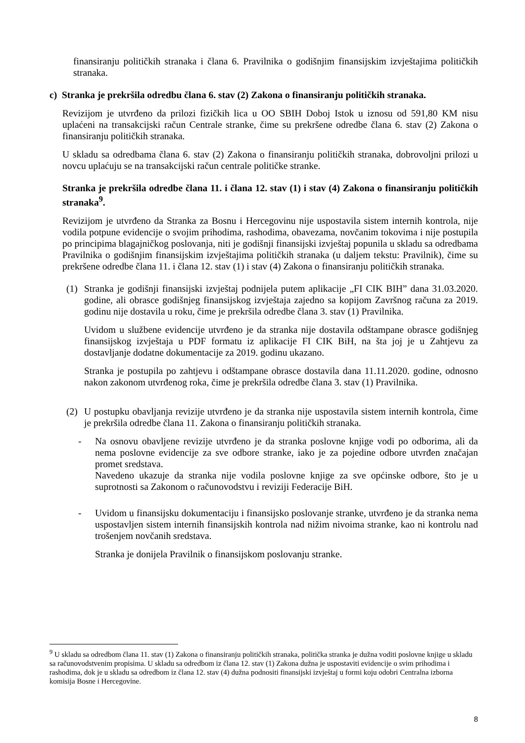finansiranju političkih stranaka i člana 6. Pravilnika o godišnjim finansijskim izvještajima političkih stranaka.
c) Stranka je prekršila odredbu člana 6. stav (2) Zakona o finansiranju političkih stranaka.
Revizijom je utvrđeno da prilozi fizičkih lica u OO SBIH Doboj Istok u iznosu od 591,80 KM nisu uplaćeni na transakcijski račun Centrale stranke, čime su prekršene odredbe člana 6. stav (2) Zakona o finansiranju političkih stranaka.
U skladu sa odredbama člana 6. stav (2) Zakona o finansiranju političkih stranaka, dobrovoljni prilozi u novcu uplaćuju se na transakcijski račun centrale političke stranke.
Stranka je prekršila odredbe člana 11. i člana 12. stav (1) i stav (4) Zakona o finansiranju političkih stranaka<sup>9</sup>.
Revizijom je utvrđeno da Stranka za Bosnu i Hercegovinu nije uspostavila sistem internih kontrola, nije vodila potpune evidencije o svojim prihodima, rashodima, obavezama, novčanim tokovima i nije postupila po principima blagajničkog poslovanja, niti je godišnji finansijski izvještaj popunila u skladu sa odredbama Pravilnika o godišnjim finansijskim izvještajima političkih stranaka (u daljem tekstu: Pravilnik), čime su prekršene odredbe člana 11. i člana 12. stav (1) i stav (4) Zakona o finansiranju političkih stranaka.
(1) Stranka je godišnji finansijski izvještaj podnijela putem aplikacije „FI CIK BIH” dana 31.03.2020. godine, ali obrasce godišnjeg finansijskog izvještaja zajedno sa kopijom Završnog računa za 2019. godinu nije dostavila u roku, čime je prekršila odredbe člana 3. stav (1) Pravilnika.
Uvidom u službene evidencije utvrđeno je da stranka nije dostavila odštampane obrasce godišnjeg finansijskog izvještaja u PDF formatu iz aplikacije FI CIK BiH, na šta joj je u Zahtjevu za dostavljanje dodatne dokumentacije za 2019. godinu ukazano.
Stranka je postupila po zahtjevu i odštampane obrasce dostavila dana 11.11.2020. godine, odnosno nakon zakonom utvrđenog roka, čime je prekršila odredbe člana 3. stav (1) Pravilnika.
(2) U postupku obavljanja revizije utvrđeno je da stranka nije uspostavila sistem internih kontrola, čime je prekršila odredbe člana 11. Zakona o finansiranju političkih stranaka.
- Na osnovu obavljene revizije utvrđeno je da stranka poslovne knjige vodi po odborima, ali da nema poslovne evidencije za sve odbore stranke, iako je za pojedine odbore utvrđen značajan promet sredstava.
Navedeno ukazuje da stranka nije vodila poslovne knjige za sve općinske odbore, što je u suprotnosti sa Zakonom o računovodstvu i reviziji Federacije BiH.
- Uvidom u finansijsku dokumentaciju i finansijsko poslovanje stranke, utvrđeno je da stranka nema uspostavljen sistem internih finansijskih kontrola nad nižim nivoima stranke, kao ni kontrolu nad trošenjem novčanih sredstava.
Stranka je donijela Pravilnik o finansijskom poslovanju stranke.
<sup>9</sup> U skladu sa odredbom člana 11. stav (1) Zakona o finansiranju političkih stranaka, politička stranka je dužna voditi poslovne knjige u skladu sa računovodstvenim propisima. U skladu sa odredbom iz člana 12. stav (1) Zakona dužna je uspostaviti evidencije o svim prihodima i rashodima, dok je u skladu sa odredbom iz člana 12. stav (4) dužna podnositi finansijski izvještaj u formi koju odobri Centralna izborna komisija Bosne i Hercegovine.
8